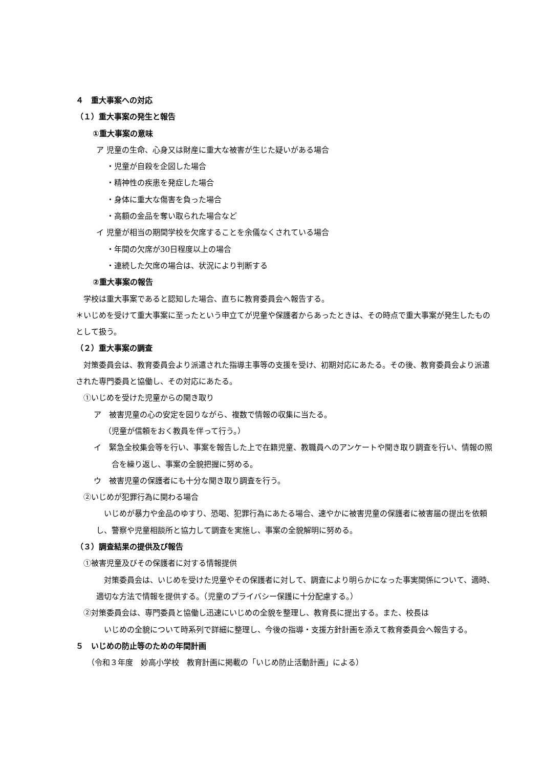４　重大事案への対応
（１）重大事案の発生と報告
①重大事案の意味
ア 児童の生命、心身又は財産に重大な被害が生じた疑いがある場合
・児童が自殺を企図した場合
・精神性の疾患を発症した場合
・身体に重大な傷害を負った場合
・高額の金品を奪い取られた場合など
イ 児童が相当の期間学校を欠席することを余儀なくされている場合
・年間の欠席が30日程度以上の場合
・連続した欠席の場合は、状況により判断する
②重大事案の報告
学校は重大事案であると認知した場合、直ちに教育委員会へ報告する。
＊いじめを受けて重大事案に至ったという申立てが児童や保護者からあったときは、その時点で重大事案が発生したものとして扱う。
（２）重大事案の調査
対策委員会は、教育委員会より派遣された指導主事等の支援を受け、初期対応にあたる。その後、教育委員会より派遣された専門委員と協働し、その対応にあたる。
①いじめを受けた児童からの聞き取り
ア　被害児童の心の安定を図りながら、複数で情報の収集に当たる。
（児童が信頼をおく教員を伴って行う。）
イ　緊急全校集会等を行い、事案を報告した上で在籍児童、教職員へのアンケートや聞き取り調査を行い、情報の照合を繰り返し、事案の全貌把握に努める。
ウ　被害児童の保護者にも十分な聞き取り調査を行う。
②いじめが犯罪行為に関わる場合
いじめが暴力や金品のゆすり、恐喝、犯罪行為にあたる場合、速やかに被害児童の保護者に被害届の提出を依頼し、警察や児童相談所と協力して調査を実施し、事案の全貌解明に努める。
（３）調査結果の提供及び報告
①被害児童及びその保護者に対する情報提供
対策委員会は、いじめを受けた児童やその保護者に対して、調査により明らかになった事実関係について、適時、適切な方法で情報を提供する。（児童のプライバシー保護に十分配慮する。）
②対策委員会は、専門委員と協働し迅速にいじめの全貌を整理し、教育長に提出する。また、校長は
いじめの全貌について時系列で詳細に整理し、今後の指導・支援方針計画を添えて教育委員会へ報告する。
５　いじめの防止等のための年間計画
（令和３年度　妙高小学校　教育計画に掲載の「いじめ防止活動計画」による）